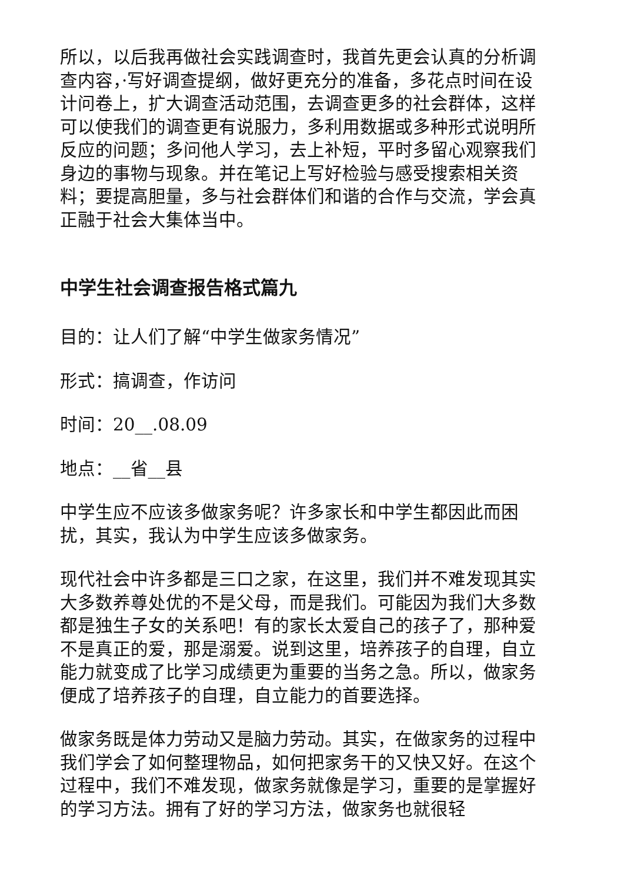所以，以后我再做社会实践调查时，我首先更会认真的分析调查内容，·写好调查提纲，做好更充分的准备，多花点时间在设计问卷上，扩大调查活动范围，去调查更多的社会群体，这样可以使我们的调查更有说服力，多利用数据或多种形式说明所反应的问题；多问他人学习，去上补短，平时多留心观察我们身边的事物与现象。并在笔记上写好检验与感受搜索相关资料；要提高胆量，多与社会群体们和谐的合作与交流，学会真正融于社会大集体当中。
中学生社会调查报告格式篇九
目的：让人们了解“中学生做家务情况”
形式：搞调查，作访问
时间：20__.08.09
地点：__省__县
中学生应不应该多做家务呢？许多家长和中学生都因此而困扰，其实，我认为中学生应该多做家务。
现代社会中许多都是三口之家，在这里，我们并不难发现其实大多数养尊处优的不是父母，而是我们。可能因为我们大多数都是独生子女的关系吧！有的家长太爱自己的孩子了，那种爱不是真正的爱，那是溺爱。说到这里，培养孩子的自理，自立能力就变成了比学习成绩更为重要的当务之急。所以，做家务便成了培养孩子的自理，自立能力的首要选择。
做家务既是体力劳动又是脑力劳动。其实，在做家务的过程中我们学会了如何整理物品，如何把家务干的又快又好。在这个过程中，我们不难发现，做家务就像是学习，重要的是掌握好的学习方法。拥有了好的学习方法，做家务也就很轻